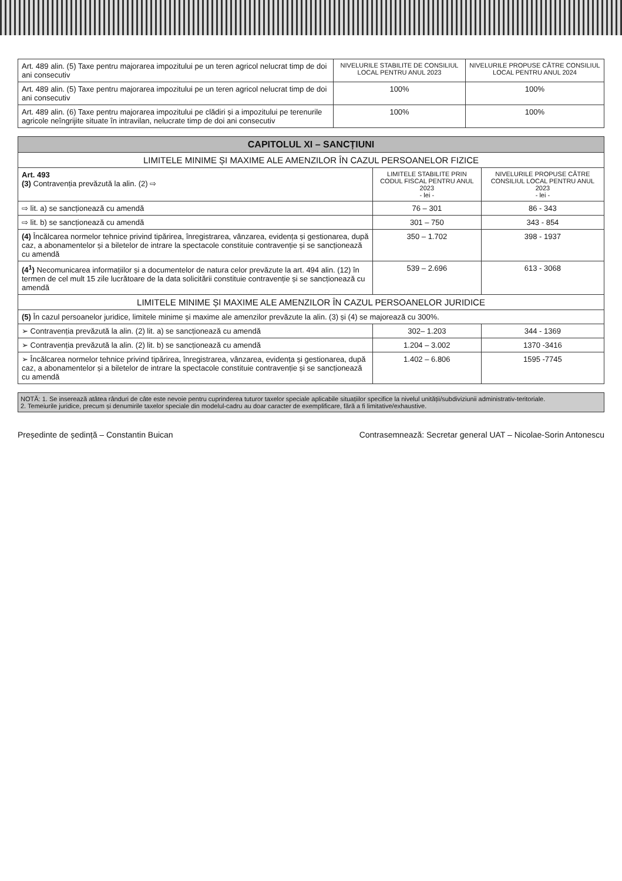| Art. 489 alin. (5) Taxe pentru majorarea impozitului pe un teren agricol nelucrat timp de doi ani consecutiv | NIVELURILE STABILITE DE CONSILIUL LOCAL PENTRU ANUL 2023 | NIVELURILE PROPUSE CĂTRE CONSILIUL LOCAL PENTRU ANUL 2024 |
| Art. 489 alin. (5) Taxe pentru majorarea impozitului pe un teren agricol nelucrat timp de doi ani consecutiv | 100% | 100% |
| Art. 489 alin. (6) Taxe pentru majorarea impozitului pe clădiri și a impozitului pe terenurile agricole neîngrijite situate în intravilan, nelucrate timp de doi ani consecutiv | 100% | 100% |
| CAPITOLUL XI – SANCȚIUNI | | |
| LIMITELE MINIME ȘI MAXIME ALE AMENZILOR ÎN CAZUL PERSOANELOR FIZICE | | |
| Art. 493 (3) Contravenția prevăzută la alin. (2) ⇨ | LIMITELE STABILITE PRIN CODUL FISCAL PENTRU ANUL 2023 - lei - | NIVELURILE PROPUSE CĂTRE CONSILIUL LOCAL PENTRU ANUL 2023 - lei - |
| ⇨ lit. a) se sancționează cu amendă | 76 – 301 | 86 - 343 |
| ⇨ lit. b) se sancționează cu amendă | 301 – 750 | 343 - 854 |
| (4) Încălcarea normelor tehnice privind tipărirea, înregistrarea, vânzarea, evidența și gestionarea, după caz, a abonamentelor și a biletelor de intrare la spectacole constituie contravenție și se sancționează cu amendă | 350 – 1.702 | 398 - 1937 |
| (4<sup>1</sup>) Necomunicarea informațiilor și a documentelor de natura celor prevăzute la art. 494 alin. (12) în termen de cel mult 15 zile lucrătoare de la data solicitării constituie contravenție și se sancționează cu amendă | 539 – 2.696 | 613 - 3068 |
| LIMITELE MINIME ȘI MAXIME ALE AMENZILOR ÎN CAZUL PERSOANELOR JURIDICE | | |
| (5) În cazul persoanelor juridice, limitele minime și maxime ale amenzilor prevăzute la alin. (3) și (4) se majorează cu 300%. | | |
| ➢ Contravenția prevăzută la alin. (2) lit. a) se sancționează cu amendă | 302– 1.203 | 344 - 1369 |
| ➢ Contravenția prevăzută la alin. (2) lit. b) se sancționează cu amendă | 1.204 – 3.002 | 1370 -3416 |
| ➢ Încălcarea normelor tehnice privind tipărirea, înregistrarea, vânzarea, evidența și gestionarea, după caz, a abonamentelor și a biletelor de intrare la spectacole constituie contravenție și se sancționează cu amendă | 1.402 – 6.806 | 1595 -7745 |
NOTĂ: 1. Se inserează atâtea rânduri de câte este nevoie pentru cuprinderea tuturor taxelor speciale aplicabile situațiilor specifice la nivelul unității/subdiviziunii administrativ-teritoriale.
2. Temeiurile juridice, precum și denumirile taxelor speciale din modelul-cadru au doar caracter de exemplificare, fără a fi limitative/exhaustive.
Președinte de ședință – Constantin Buican Contrasemnează: Secretar general UAT – Nicolae-Sorin Antonescu